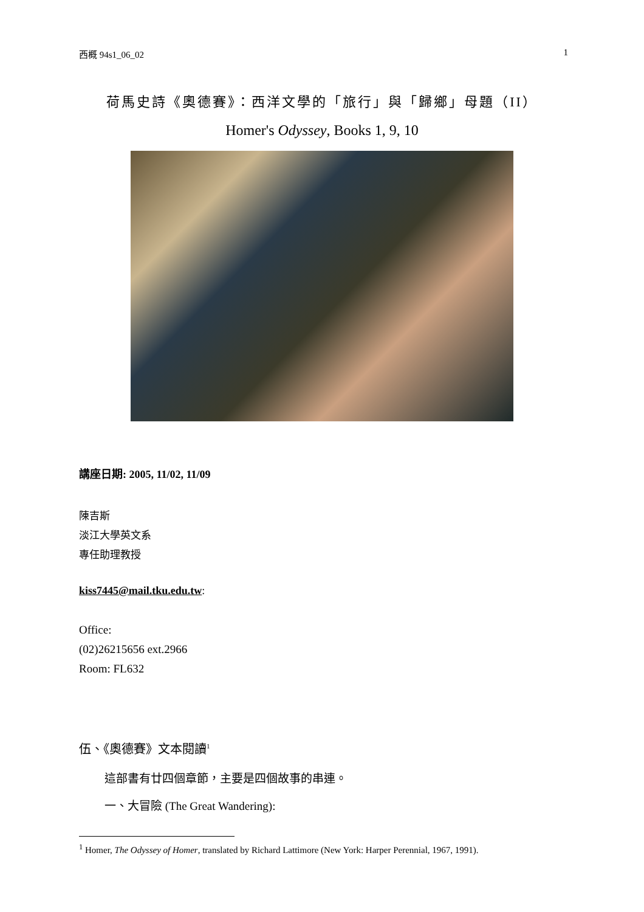西概 94s1_06_02 1
荷馬史詩《奧德賽》：西洋文學的「旅行」與「歸鄉」母題（II）
Homer's Odyssey, Books 1, 9, 10
講座日期: 2005, 11/02, 11/09
陳吉斯
淡江大學英文系
專任助理教授
kiss7445@mail.tku.edu.tw:
Office:
(02)26215656 ext.2966
Room: FL632
伍、《奧德賽》文本閱讀<sup>1</sup>
這部書有廿四個章節，主要是四個故事的串連。
一、大冒險 (The Great Wandering):
<sup>1</sup> Homer, The Odyssey of Homer, translated by Richard Lattimore (New York: Harper Perennial, 1967, 1991).